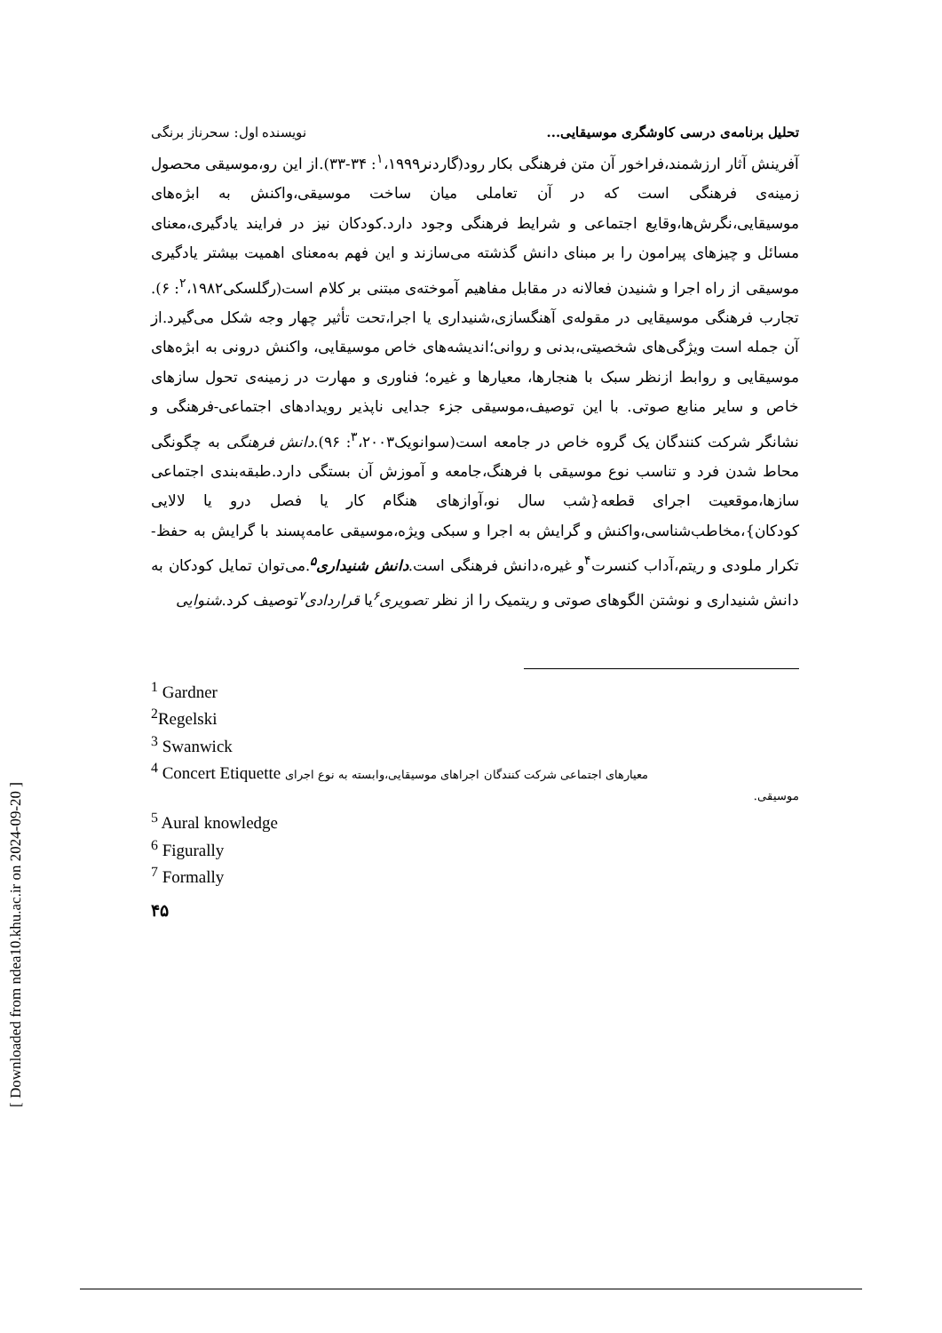[ Downloaded from ndea10.khu.ac.ir on 2024-09-20 ]
تحلیل برنامه‌ی درسی کاوشگری موسیقایی... نویسنده اول: سحرناز برنگی
آفرینش آثار ارزشمند،فراخور آن متن فرهنگی بکار رود(گاردنر<sup>۱</sup>،۱۹۹۹: ۳۴-۳۳).از این رو،موسیقی محصول زمینه‌ی فرهنگی است که در آن تعاملی میان ساخت موسیقی،واکنش به ابژه‌های موسیقایی،نگرش‌ها،وقایع اجتماعی و شرایط فرهنگی وجود دارد.کودکان نیز در فرایند یادگیری،معنای مسائل و چیزهای پیرامون را بر مبنای دانش گذشته می‌سازند و این فهم به‌معنای اهمیت بیشتر یادگیری موسیقی از راه اجرا و شنیدن فعالانه در مقابل مفاهیم آموخته‌ی مبتنی بر کلام است(رگلسکی<sup>۲</sup>،۱۹۸۲: ۶). تجارب فرهنگی موسیقایی در مقوله‌ی آهنگسازی،شنیداری یا اجرا،تحت تأثیر چهار وجه شکل می‌گیرد.از آن جمله است ویژگی‌های شخصیتی،بدنی و روانی؛اندیشه‌های خاص موسیقایی، واکنش درونی به ابژه‌های موسیقایی و روابط ازنظر سبک با هنجارها، معیارها و غیره؛ فناوری و مهارت در زمینه‌ی تحول سازهای خاص و سایر منابع صوتی. با این توصیف،موسیقی جزء جدایی ناپذیر رویدادهای اجتماعی-فرهنگی و نشانگر شرکت کنندگان یک گروه خاص در جامعه است(سوانویک<sup>۳</sup>،۲۰۰۳: ۹۶).دانش فرهنگی به چگونگی محاط شدن فرد و تناسب نوع موسیقی با فرهنگ،جامعه و آموزش آن بستگی دارد.طبقه‌بندی اجتماعی سازها،موقعیت اجرای قطعه{شب سال نو،آوازهای هنگام کار یا فصل درو یا لالایی کودکان}،مخاطب‌شناسی،واکنش و گرایش به اجرا و سبکی ویژه،موسیقی عامه‌پسند با گرایش به حفظ-تکرار ملودی و ریتم،آداب کنسرت<sup>۴</sup>و غیره،دانش فرهنگی است.دانش شنیداری<sup>۵</sup>.می‌توان تمایل کودکان به دانش شنیداری و نوشتن الگوهای صوتی و ریتمیک را از نظر تصویری<sup>۶</sup>یا قراردادی<sup>۷</sup>توصیف کرد.شنوایی
<sup>1</sup> Gardner
<sup>2</sup> Regelski
<sup>3</sup> Swanwick
<sup>4</sup> Concert Etiquette معیارهای اجتماعی شرکت کنندگان اجراهای موسیقایی،وابسته به نوع اجرای
موسیقی.
<sup>5</sup> Aural knowledge
<sup>6</sup> Figurally
<sup>7</sup> Formally
۴۵